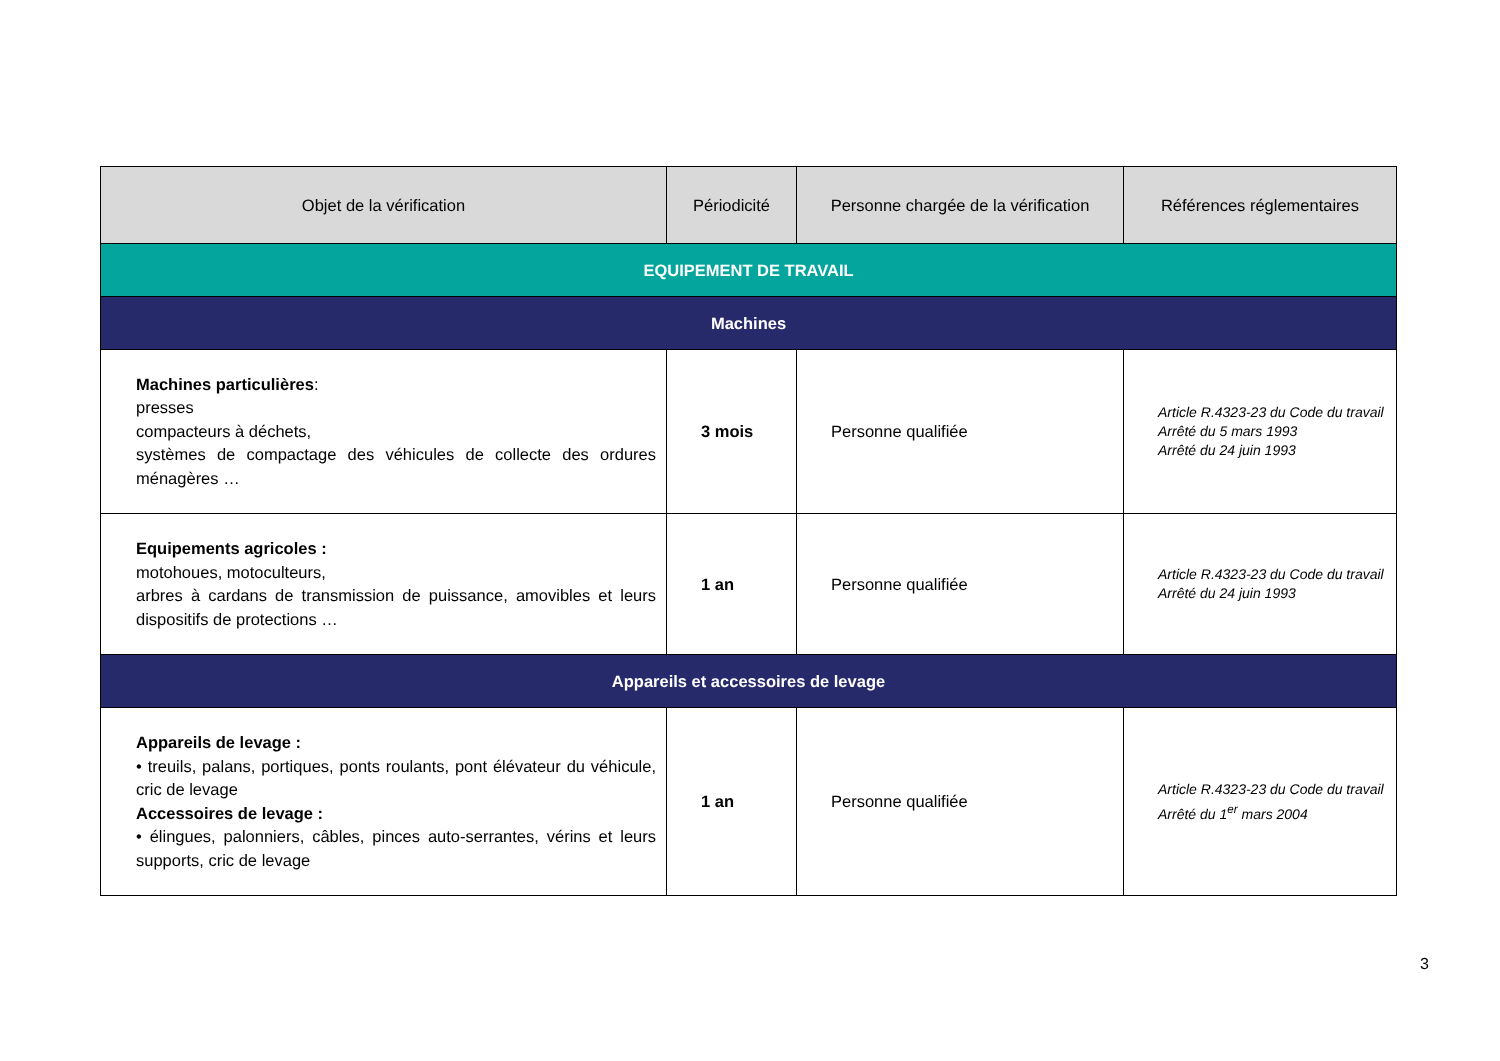| Objet de la vérification | Périodicité | Personne chargée de la vérification | Références réglementaires |
| --- | --- | --- | --- |
| EQUIPEMENT DE TRAVAIL | | | |
| Machines | | | |
| Machines particulières : presses compacteurs à déchets, systèmes de compactage des véhicules de collecte des ordures ménagères … | 3 mois | Personne qualifiée | Article R.4323-23 du Code du travail Arrêté du 5 mars 1993 Arrêté du 24 juin 1993 |
| Equipements agricoles : motohoues, motoculteurs, arbres à cardans de transmission de puissance, amovibles et leurs dispositifs de protections … | 1 an | Personne qualifiée | Article R.4323-23 du Code du travail Arrêté du 24 juin 1993 |
| Appareils et accessoires de levage | | | |
| Appareils de levage : • treuils, palans, portiques, ponts roulants, pont élévateur du véhicule, cric de levage Accessoires de levage : • élingues, palonniers, câbles, pinces auto-serrantes, vérins et leurs supports, cric de levage | 1 an | Personne qualifiée | Article R.4323-23 du Code du travail Arrêté du 1<sup>er</sup> mars 2004 |
3